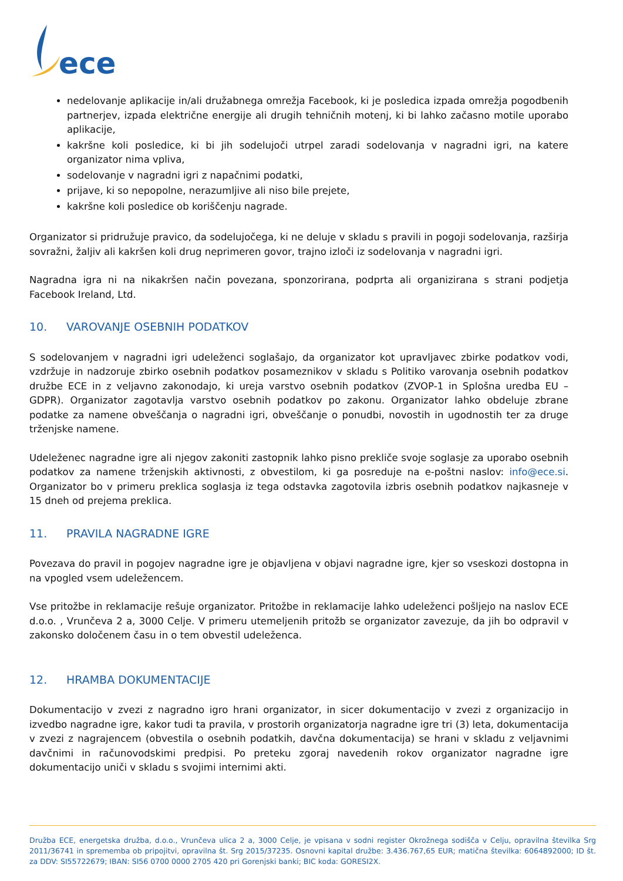ece
nedelovanje aplikacije in/ali družabnega omrežja Facebook, ki je posledica izpada omrežja pogodbenih partnerjev, izpada električne energije ali drugih tehničnih motenj, ki bi lahko začasno motile uporabo aplikacije,
kakršne koli posledice, ki bi jih sodelujoči utrpel zaradi sodelovanja v nagradni igri, na katere organizator nima vpliva,
sodelovanje v nagradni igri z napačnimi podatki,
prijave, ki so nepopolne, nerazumljive ali niso bile prejete,
kakršne koli posledice ob koriščenju nagrade.
Organizator si pridružuje pravico, da sodelujočega, ki ne deluje v skladu s pravili in pogoji sodelovanja, razširja sovražni, žaljiv ali kakršen koli drug neprimeren govor, trajno izloči iz sodelovanja v nagradni igri.
Nagradna igra ni na nikakršen način povezana, sponzorirana, podprta ali organizirana s strani podjetja Facebook Ireland, Ltd.
10. VAROVANJE OSEBNIH PODATKOV
S sodelovanjem v nagradni igri udeleženci soglašajo, da organizator kot upravljavec zbirke podatkov vodi, vzdržuje in nadzoruje zbirko osebnih podatkov posameznikov v skladu s Politiko varovanja osebnih podatkov družbe ECE in z veljavno zakonodajo, ki ureja varstvo osebnih podatkov (ZVOP-1 in Splošna uredba EU – GDPR). Organizator zagotavlja varstvo osebnih podatkov po zakonu. Organizator lahko obdeluje zbrane podatke za namene obveščanja o nagradni igri, obveščanje o ponudbi, novostih in ugodnostih ter za druge trženjske namene.
Udeleženec nagradne igre ali njegov zakoniti zastopnik lahko pisno prekliče svoje soglasje za uporabo osebnih podatkov za namene trženjskih aktivnosti, z obvestilom, ki ga posreduje na e-poštni naslov: info@ece.si. Organizator bo v primeru preklica soglasja iz tega odstavka zagotovila izbris osebnih podatkov najkasneje v 15 dneh od prejema preklica.
11. PRAVILA NAGRADNE IGRE
Povezava do pravil in pogojev nagradne igre je objavljena v objavi nagradne igre, kjer so vseskozi dostopna in na vpogled vsem udeležencem.
Vse pritožbe in reklamacije rešuje organizator. Pritožbe in reklamacije lahko udeleženci pošljejo na naslov ECE d.o.o. , Vrunčeva 2 a, 3000 Celje. V primeru utemeljenih pritožb se organizator zavezuje, da jih bo odpravil v zakonsko določenem času in o tem obvestil udeleženca.
12. HRAMBA DOKUMENTACIJE
Dokumentacijo v zvezi z nagradno igro hrani organizator, in sicer dokumentacijo v zvezi z organizacijo in izvedbo nagradne igre, kakor tudi ta pravila, v prostorih organizatorja nagradne igre tri (3) leta, dokumentacija v zvezi z nagrajencem (obvestila o osebnih podatkih, davčna dokumentacija) se hrani v skladu z veljavnimi davčnimi in računovodskimi predpisi. Po preteku zgoraj navedenih rokov organizator nagradne igre dokumentacijo uniči v skladu s svojimi internimi akti.
Družba ECE, energetska družba, d.o.o., Vrunčeva ulica 2 a, 3000 Celje, je vpisana v sodni register Okrožnega sodišča v Celju, opravilna številka Srg 2011/36741 in sprememba ob pripojitvi, opravilna št. Srg 2015/37235. Osnovni kapital družbe: 3.436.767,65 EUR; matična številka: 6064892000; ID št. za DDV: SI55722679; IBAN: SI56 0700 0000 2705 420 pri Gorenjski banki; BIC koda: GORESI2X.